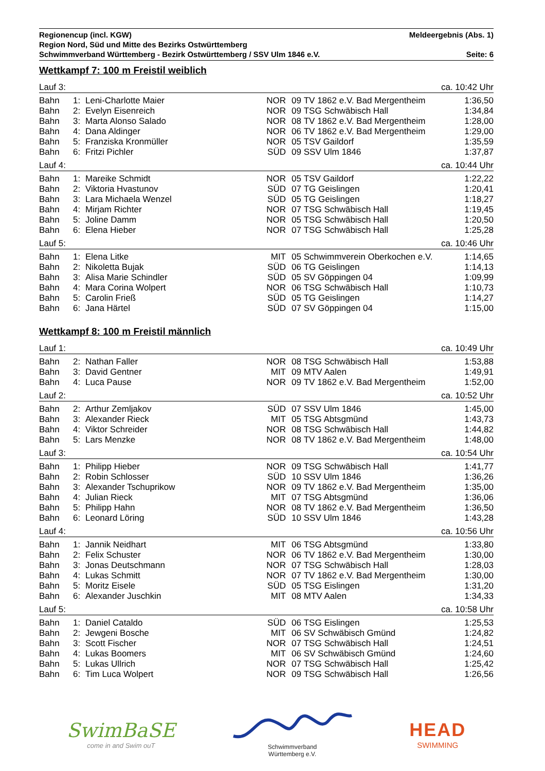Regionencup (incl. KGW) Meldeergebnis (Abs. 1)
Region Nord, Süd und Mitte des Bezirks Ostwürttemberg
Schwimmverband Württemberg - Bezirk Ostwürttemberg / SSV Ulm 1846 e.V. Seite: 6
Wettkampf 7: 100 m Freistil weiblich
| Lauf 3: | | | ca. 10:42 Uhr | | | |
| Bahn | 1: | Leni-Charlotte Maier | NOR | 09 | TV 1862 e.V. Bad Mergentheim | 1:36,50 |
| Bahn | 2: | Evelyn Eisenreich | NOR | 09 | TSG Schwäbisch Hall | 1:34,84 |
| Bahn | 3: | Marta Alonso Salado | NOR | 08 | TV 1862 e.V. Bad Mergentheim | 1:28,00 |
| Bahn | 4: | Dana Aldinger | NOR | 06 | TV 1862 e.V. Bad Mergentheim | 1:29,00 |
| Bahn | 5: | Franziska Kronmüller | NOR | 05 | TSV Gaildorf | 1:35,59 |
| Bahn | 6: | Fritzi Pichler | SÜD | 09 | SSV Ulm 1846 | 1:37,87 |
| Lauf 4: | | | ca. 10:44 Uhr | | | |
| Bahn | 1: | Mareike Schmidt | NOR | 05 | TSV Gaildorf | 1:22,22 |
| Bahn | 2: | Viktoria Hvastunov | SÜD | 07 | TG Geislingen | 1:20,41 |
| Bahn | 3: | Lara Michaela Wenzel | SÜD | 05 | TG Geislingen | 1:18,27 |
| Bahn | 4: | Mirjam Richter | NOR | 07 | TSG Schwäbisch Hall | 1:19,45 |
| Bahn | 5: | Joline Damm | NOR | 05 | TSG Schwäbisch Hall | 1:20,50 |
| Bahn | 6: | Elena Hieber | NOR | 07 | TSG Schwäbisch Hall | 1:25,28 |
| Lauf 5: | | | ca. 10:46 Uhr | | | |
| Bahn | 1: | Elena Litke | MIT | 05 | Schwimmverein Oberkochen e.V. | 1:14,65 |
| Bahn | 2: | Nikoletta Bujak | SÜD | 06 | TG Geislingen | 1:14,13 |
| Bahn | 3: | Alisa Marie Schindler | SÜD | 05 | SV Göppingen 04 | 1:09,99 |
| Bahn | 4: | Mara Corina Wolpert | NOR | 06 | TSG Schwäbisch Hall | 1:10,73 |
| Bahn | 5: | Carolin Frieß | SÜD | 05 | TG Geislingen | 1:14,27 |
| Bahn | 6: | Jana Härtel | SÜD | 07 | SV Göppingen 04 | 1:15,00 |
Wettkampf 8: 100 m Freistil männlich
| Lauf 1: | | | ca. 10:49 Uhr | | | |
| Bahn | 2: | Nathan Faller | NOR | 08 | TSG Schwäbisch Hall | 1:53,88 |
| Bahn | 3: | David Gentner | MIT | 09 | MTV Aalen | 1:49,91 |
| Bahn | 4: | Luca Pause | NOR | 09 | TV 1862 e.V. Bad Mergentheim | 1:52,00 |
| Lauf 2: | | | ca. 10:52 Uhr | | | |
| Bahn | 2: | Arthur Zemljakov | SÜD | 07 | SSV Ulm 1846 | 1:45,00 |
| Bahn | 3: | Alexander Rieck | MIT | 05 | TSG Abtsgmünd | 1:43,73 |
| Bahn | 4: | Viktor Schreider | NOR | 08 | TSG Schwäbisch Hall | 1:44,82 |
| Bahn | 5: | Lars Menzke | NOR | 08 | TV 1862 e.V. Bad Mergentheim | 1:48,00 |
| Lauf 3: | | | ca. 10:54 Uhr | | | |
| Bahn | 1: | Philipp Hieber | NOR | 09 | TSG Schwäbisch Hall | 1:41,77 |
| Bahn | 2: | Robin Schlosser | SÜD | 10 | SSV Ulm 1846 | 1:36,26 |
| Bahn | 3: | Alexander Tschuprikow | NOR | 09 | TV 1862 e.V. Bad Mergentheim | 1:35,00 |
| Bahn | 4: | Julian Rieck | MIT | 07 | TSG Abtsgmünd | 1:36,06 |
| Bahn | 5: | Philipp Hahn | NOR | 08 | TV 1862 e.V. Bad Mergentheim | 1:36,50 |
| Bahn | 6: | Leonard Löring | SÜD | 10 | SSV Ulm 1846 | 1:43,28 |
| Lauf 4: | | | ca. 10:56 Uhr | | | |
| Bahn | 1: | Jannik Neidhart | MIT | 06 | TSG Abtsgmünd | 1:33,80 |
| Bahn | 2: | Felix Schuster | NOR | 06 | TV 1862 e.V. Bad Mergentheim | 1:30,00 |
| Bahn | 3: | Jonas Deutschmann | NOR | 07 | TSG Schwäbisch Hall | 1:28,03 |
| Bahn | 4: | Lukas Schmitt | NOR | 07 | TV 1862 e.V. Bad Mergentheim | 1:30,00 |
| Bahn | 5: | Moritz Eisele | SÜD | 05 | TSG Eislingen | 1:31,20 |
| Bahn | 6: | Alexander Juschkin | MIT | 08 | MTV Aalen | 1:34,33 |
| Lauf 5: | | | ca. 10:58 Uhr | | | |
| Bahn | 1: | Daniel Cataldo | SÜD | 06 | TSG Eislingen | 1:25,53 |
| Bahn | 2: | Jewgeni Bosche | MIT | 06 | SV Schwäbisch Gmünd | 1:24,82 |
| Bahn | 3: | Scott Fischer | NOR | 07 | TSG Schwäbisch Hall | 1:24,51 |
| Bahn | 4: | Lukas Boomers | MIT | 06 | SV Schwäbisch Gmünd | 1:24,60 |
| Bahn | 5: | Lukas Ullrich | NOR | 07 | TSG Schwäbisch Hall | 1:25,42 |
| Bahn | 6: | Tim Luca Wolpert | NOR | 09 | TSG Schwäbisch Hall | 1:26,56 |
SwimBaSE
come in and Swim ouT
Schwimmverband
Württemberg e.V.
HEAD
SWIMMING